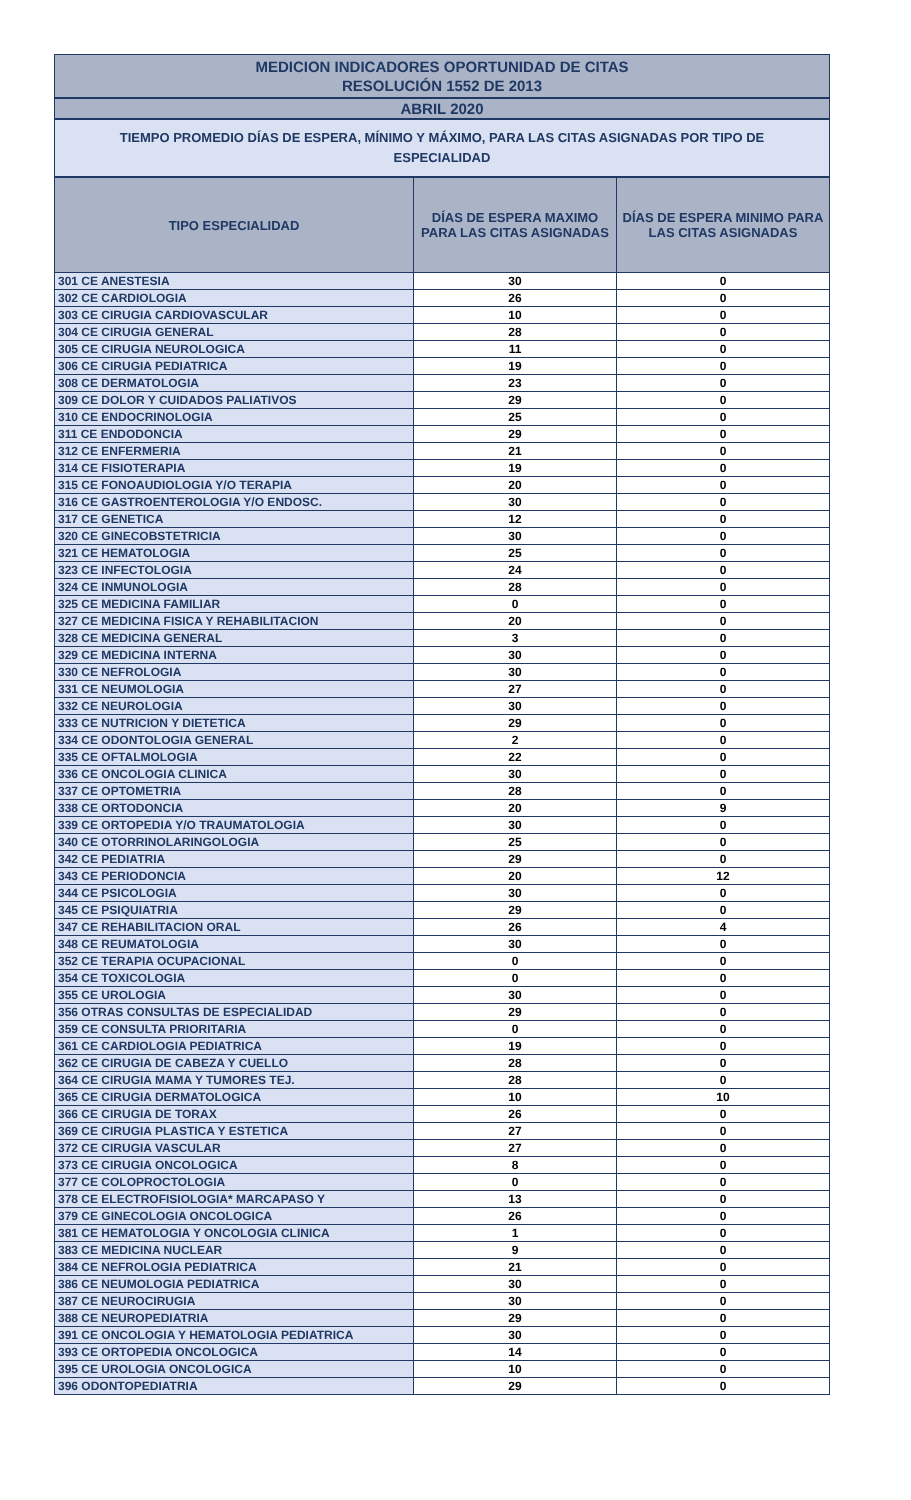MEDICION INDICADORES OPORTUNIDAD DE CITAS
RESOLUCIÓN 1552 DE 2013
ABRIL 2020
TIEMPO PROMEDIO DÍAS DE ESPERA, MÍNIMO Y MÁXIMO, PARA LAS CITAS ASIGNADAS POR TIPO DE ESPECIALIDAD
| TIPO ESPECIALIDAD | DÍAS DE ESPERA MAXIMO PARA LAS CITAS ASIGNADAS | DÍAS DE ESPERA MINIMO PARA LAS CITAS ASIGNADAS |
| --- | --- | --- |
| 301 CE ANESTESIA | 30 | 0 |
| 302 CE CARDIOLOGIA | 26 | 0 |
| 303 CE CIRUGIA CARDIOVASCULAR | 10 | 0 |
| 304 CE CIRUGIA GENERAL | 28 | 0 |
| 305 CE CIRUGIA NEUROLOGICA | 11 | 0 |
| 306 CE CIRUGIA PEDIATRICA | 19 | 0 |
| 308 CE DERMATOLOGIA | 23 | 0 |
| 309 CE DOLOR Y CUIDADOS PALIATIVOS | 29 | 0 |
| 310 CE ENDOCRINOLOGIA | 25 | 0 |
| 311 CE ENDODONCIA | 29 | 0 |
| 312 CE ENFERMERIA | 21 | 0 |
| 314 CE FISIOTERAPIA | 19 | 0 |
| 315 CE FONOAUDIOLOGIA Y/O TERAPIA | 20 | 0 |
| 316 CE GASTROENTEROLOGIA Y/O ENDOSC. | 30 | 0 |
| 317 CE GENETICA | 12 | 0 |
| 320 CE GINECOBSTETRICIA | 30 | 0 |
| 321 CE HEMATOLOGIA | 25 | 0 |
| 323 CE INFECTOLOGIA | 24 | 0 |
| 324 CE INMUNOLOGIA | 28 | 0 |
| 325 CE MEDICINA FAMILIAR | 0 | 0 |
| 327 CE MEDICINA FISICA Y REHABILITACION | 20 | 0 |
| 328 CE MEDICINA GENERAL | 3 | 0 |
| 329 CE MEDICINA INTERNA | 30 | 0 |
| 330 CE NEFROLOGIA | 30 | 0 |
| 331 CE NEUMOLOGIA | 27 | 0 |
| 332 CE NEUROLOGIA | 30 | 0 |
| 333 CE NUTRICION Y DIETETICA | 29 | 0 |
| 334 CE ODONTOLOGIA GENERAL | 2 | 0 |
| 335 CE OFTALMOLOGIA | 22 | 0 |
| 336 CE ONCOLOGIA CLINICA | 30 | 0 |
| 337 CE OPTOMETRIA | 28 | 0 |
| 338 CE ORTODONCIA | 20 | 9 |
| 339 CE ORTOPEDIA Y/O TRAUMATOLOGIA | 30 | 0 |
| 340 CE OTORRINOLARINGOLOGIA | 25 | 0 |
| 342 CE PEDIATRIA | 29 | 0 |
| 343 CE PERIODONCIA | 20 | 12 |
| 344 CE PSICOLOGIA | 30 | 0 |
| 345 CE PSIQUIATRIA | 29 | 0 |
| 347 CE REHABILITACION ORAL | 26 | 4 |
| 348 CE REUMATOLOGIA | 30 | 0 |
| 352 CE TERAPIA OCUPACIONAL | 0 | 0 |
| 354 CE TOXICOLOGIA | 0 | 0 |
| 355 CE UROLOGIA | 30 | 0 |
| 356 OTRAS CONSULTAS DE ESPECIALIDAD | 29 | 0 |
| 359 CE CONSULTA PRIORITARIA | 0 | 0 |
| 361 CE CARDIOLOGIA PEDIATRICA | 19 | 0 |
| 362 CE CIRUGIA DE CABEZA Y CUELLO | 28 | 0 |
| 364 CE CIRUGIA MAMA Y TUMORES TEJ. | 28 | 0 |
| 365 CE CIRUGIA DERMATOLOGICA | 10 | 10 |
| 366 CE CIRUGIA DE TORAX | 26 | 0 |
| 369 CE CIRUGIA PLASTICA Y ESTETICA | 27 | 0 |
| 372 CE CIRUGIA VASCULAR | 27 | 0 |
| 373 CE CIRUGIA ONCOLOGICA | 8 | 0 |
| 377 CE COLOPROCTOLOGIA | 0 | 0 |
| 378 CE ELECTROFISIOLOGIA* MARCAPASO Y | 13 | 0 |
| 379 CE GINECOLOGIA ONCOLOGICA | 26 | 0 |
| 381 CE HEMATOLOGIA Y ONCOLOGIA CLINICA | 1 | 0 |
| 383 CE MEDICINA NUCLEAR | 9 | 0 |
| 384 CE NEFROLOGIA PEDIATRICA | 21 | 0 |
| 386 CE NEUMOLOGIA PEDIATRICA | 30 | 0 |
| 387 CE NEUROCIRUGIA | 30 | 0 |
| 388 CE NEUROPEDIATRIA | 29 | 0 |
| 391 CE ONCOLOGIA Y HEMATOLOGIA PEDIATRICA | 30 | 0 |
| 393 CE ORTOPEDIA ONCOLOGICA | 14 | 0 |
| 395 CE UROLOGIA ONCOLOGICA | 10 | 0 |
| 396 ODONTOPEDIATRIA | 29 | 0 |